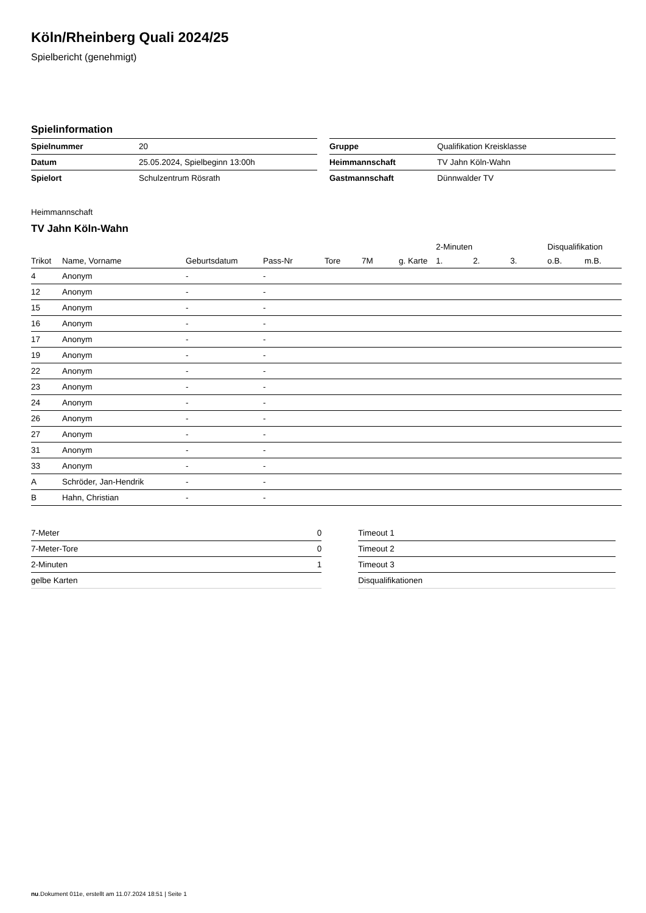Köln/Rheinberg Quali 2024/25
Spielbericht (genehmigt)
Spielinformation
| Spielnummer | 20 |
| Datum | 25.05.2024, Spielbeginn 13:00h |
| Spielort | Schulzentrum Rösrath |
| Gruppe | Qualifikation Kreisklasse |
| Heimmannschaft | TV Jahn Köln-Wahn |
| Gastmannschaft | Dünnwalder TV |
Heimmannschaft
TV Jahn Köln-Wahn
| | | | | | | | 2-Minuten | | | Disqualifikation | |
| --- | --- | --- | --- | --- | --- | --- | --- | --- | --- | --- | --- |
| Trikot | Name, Vorname | Geburtsdatum | Pass-Nr | Tore | 7M | g. Karte | 1. | 2. | 3. | o.B. | m.B. |
| 4 | Anonym | - | - | | | | | | | | |
| 12 | Anonym | - | - | | | | | | | | |
| 15 | Anonym | - | - | | | | | | | | |
| 16 | Anonym | - | - | | | | | | | | |
| 17 | Anonym | - | - | | | | | | | | |
| 19 | Anonym | - | - | | | | | | | | |
| 22 | Anonym | - | - | | | | | | | | |
| 23 | Anonym | - | - | | | | | | | | |
| 24 | Anonym | - | - | | | | | | | | |
| 26 | Anonym | - | - | | | | | | | | |
| 27 | Anonym | - | - | | | | | | | | |
| 31 | Anonym | - | - | | | | | | | | |
| 33 | Anonym | - | - | | | | | | | | |
| A | Schröder, Jan-Hendrik | - | - | | | | | | | | |
| B | Hahn, Christian | - | - | | | | | | | | |
| 7-Meter | 0 |
| 7-Meter-Tore | 0 |
| 2-Minuten | 1 |
| gelbe Karten | |
| Timeout 1 |
| Timeout 2 |
| Timeout 3 |
| Disqualifikationen |
nu.Dokument 011e, erstellt am 11.07.2024 18:51 | Seite 1